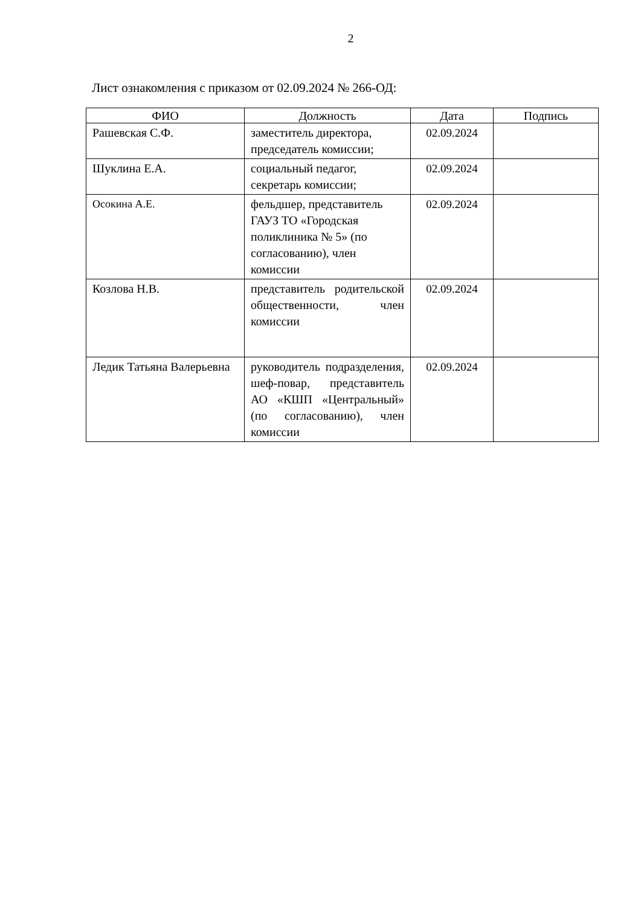2
Лист ознакомления с приказом от 02.09.2024 № 266-ОД:
| ФИО | Должность | Дата | Подпись |
| --- | --- | --- | --- |
| Рашевская С.Ф. | заместитель директора, председатель комиссии; | 02.09.2024 | |
| Шуклина Е.А. | социальный педагог, секретарь комиссии; | 02.09.2024 | |
| Осокина А.Е. | фельдшер, представитель ГАУЗ ТО «Городская поликлиника № 5» (по согласованию), член комиссии | 02.09.2024 | |
| Козлова Н.В. | представитель родительской общественности, член комиссии | 02.09.2024 | |
| Ледик Татьяна Валерьевна | руководитель подразделения, шеф-повар, представитель АО «КШП «Центральный» (по согласованию), член комиссии | 02.09.2024 | |